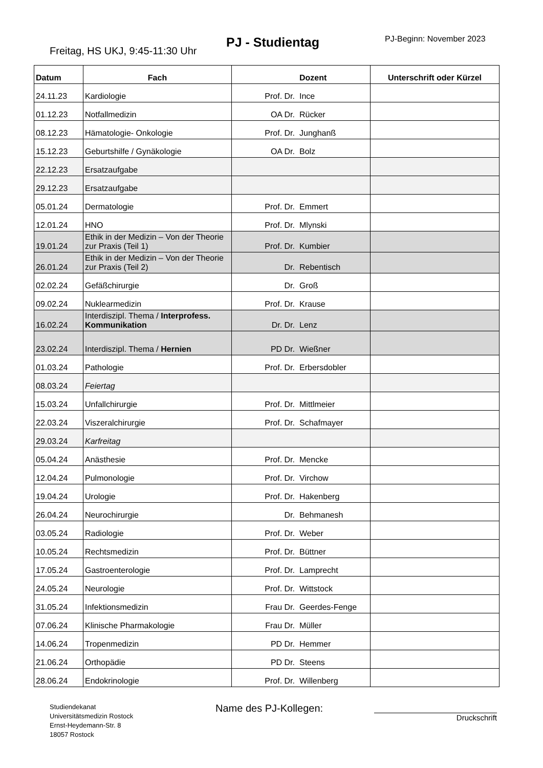Freitag, HS UKJ, 9:45-11:30 Uhr
PJ - Studientag PJ-Beginn: November 2023
| Datum | Fach | | Dozent | Unterschrift oder Kürzel |
| --- | --- | --- | --- | --- |
| 24.11.23 | Kardiologie | Prof. Dr. | Ince | |
| 01.12.23 | Notfallmedizin | OA Dr. | Rücker | |
| 08.12.23 | Hämatologie- Onkologie | Prof. Dr. | Junghanß | |
| 15.12.23 | Geburtshilfe / Gynäkologie | OA Dr. | Bolz | |
| 22.12.23 | Ersatzaufgabe | | | |
| 29.12.23 | Ersatzaufgabe | | | |
| 05.01.24 | Dermatologie | Prof. Dr. | Emmert | |
| 12.01.24 | HNO | Prof. Dr. | Mlynski | |
| 19.01.24 | Ethik in der Medizin – Von der Theorie zur Praxis (Teil 1) | Prof. Dr. | Kumbier | |
| 26.01.24 | Ethik in der Medizin – Von der Theorie zur Praxis (Teil 2) | Dr. | Rebentisch | |
| 02.02.24 | Gefäßchirurgie | Dr. | Groß | |
| 09.02.24 | Nuklearmedizin | Prof. Dr. | Krause | |
| 16.02.24 | Interdiszipl. Thema / Interprofess. Kommunikation | Dr. Dr. | Lenz | |
| 23.02.24 | Interdiszipl. Thema / Hernien | PD Dr. | Wießner | |
| 01.03.24 | Pathologie | Prof. Dr. | Erbersdobler | |
| 08.03.24 | Feiertag | | | |
| 15.03.24 | Unfallchirurgie | Prof. Dr. | Mittlmeier | |
| 22.03.24 | Viszeralchirurgie | Prof. Dr. | Schafmayer | |
| 29.03.24 | Karfreitag | | | |
| 05.04.24 | Anästhesie | Prof. Dr. | Mencke | |
| 12.04.24 | Pulmonologie | Prof. Dr. | Virchow | |
| 19.04.24 | Urologie | Prof. Dr. | Hakenberg | |
| 26.04.24 | Neurochirurgie | Dr. | Behmanesh | |
| 03.05.24 | Radiologie | Prof. Dr. | Weber | |
| 10.05.24 | Rechtsmedizin | Prof. Dr. | Büttner | |
| 17.05.24 | Gastroenterologie | Prof. Dr. | Lamprecht | |
| 24.05.24 | Neurologie | Prof. Dr. | Wittstock | |
| 31.05.24 | Infektionsmedizin | Frau Dr. | Geerdes-Fenge | |
| 07.06.24 | Klinische Pharmakologie | Frau Dr. | Müller | |
| 14.06.24 | Tropenmedizin | PD Dr. | Hemmer | |
| 21.06.24 | Orthopädie | PD Dr. | Steens | |
| 28.06.24 | Endokrinologie | Prof. Dr. | Willenberg | |
Studiendekanat
Universitätsmedizin Rostock
Ernst-Heydemann-Str. 8
18057 Rostock
Name des PJ-Kollegen:
Druckschrift